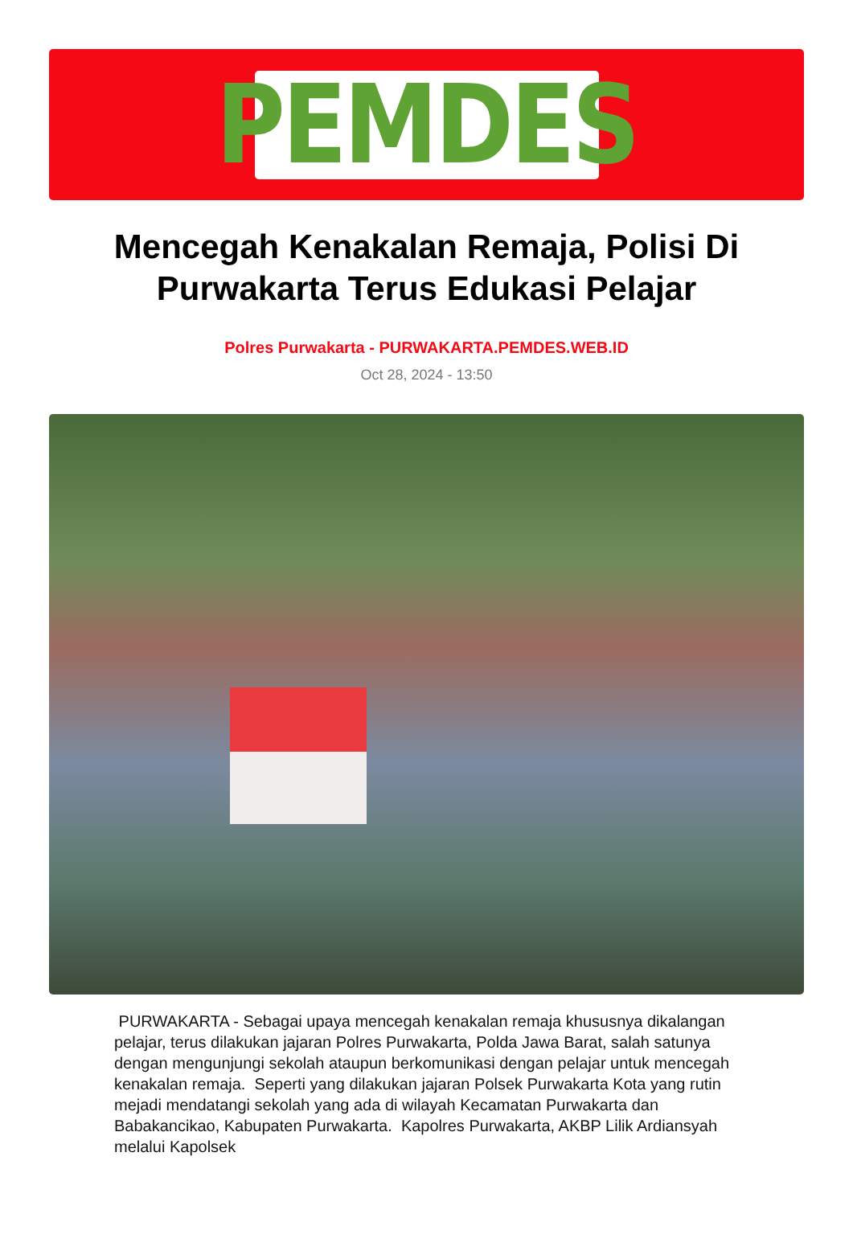PEMDES
Mencegah Kenakalan Remaja, Polisi Di Purwakarta Terus Edukasi Pelajar
Polres Purwakarta - PURWAKARTA.PEMDES.WEB.ID
Oct 28, 2024 - 13:50
PURWAKARTA - Sebagai upaya mencegah kenakalan remaja khususnya dikalangan pelajar, terus dilakukan jajaran Polres Purwakarta, Polda Jawa Barat, salah satunya dengan mengunjungi sekolah ataupun berkomunikasi dengan pelajar untuk mencegah kenakalan remaja. Seperti yang dilakukan jajaran Polsek Purwakarta Kota yang rutin mejadi mendatangi sekolah yang ada di wilayah Kecamatan Purwakarta dan Babakancikao, Kabupaten Purwakarta. Kapolres Purwakarta, AKBP Lilik Ardiansyah melalui Kapolsek